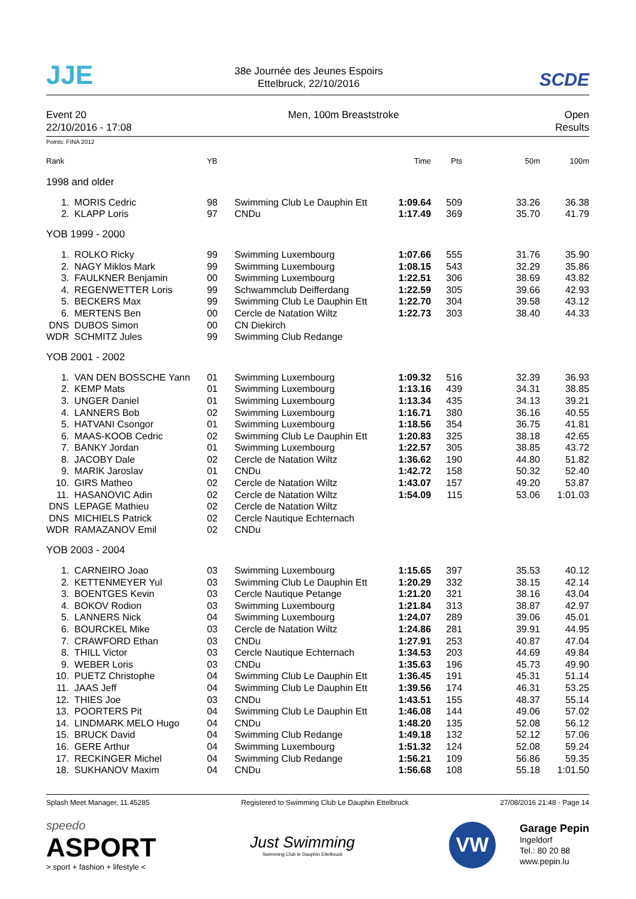JJE
38e Journée des Jeunes Espoirs
Ettelbruck, 22/10/2016
SCDE
Event 20
22/10/2016 - 17:08
Men, 100m Breaststroke Open
Results
Points: FINA 2012
| Rank | | YB | | Time | Pts | 50m | 100m |
| --- | --- | --- | --- | --- | --- | --- | --- |
| 1998 and older | | | | | | | |
| 1. | MORIS Cedric | 98 | Swimming Club Le Dauphin Ett | 1:09.64 | 509 | 33.26 | 36.38 |
| 2. | KLAPP Loris | 97 | CNDu | 1:17.49 | 369 | 35.70 | 41.79 |
| YOB 1999 - 2000 | | | | | | | |
| 1. | ROLKO Ricky | 99 | Swimming Luxembourg | 1:07.66 | 555 | 31.76 | 35.90 |
| 2. | NAGY Miklos Mark | 99 | Swimming Luxembourg | 1:08.15 | 543 | 32.29 | 35.86 |
| 3. | FAULKNER Benjamin | 00 | Swimming Luxembourg | 1:22.51 | 306 | 38.69 | 43.82 |
| 4. | REGENWETTER Loris | 99 | Schwammclub Deifferdang | 1:22.59 | 305 | 39.66 | 42.93 |
| 5. | BECKERS Max | 99 | Swimming Club Le Dauphin Ett | 1:22.70 | 304 | 39.58 | 43.12 |
| 6. | MERTENS Ben | 00 | Cercle de Natation Wiltz | 1:22.73 | 303 | 38.40 | 44.33 |
| DNS | DUBOS Simon | 00 | CN Diekirch | | | | |
| WDR | SCHMITZ Jules | 99 | Swimming Club Redange | | | | |
| YOB 2001 - 2002 | | | | | | | |
| 1. | VAN DEN BOSSCHE Yann | 01 | Swimming Luxembourg | 1:09.32 | 516 | 32.39 | 36.93 |
| 2. | KEMP Mats | 01 | Swimming Luxembourg | 1:13.16 | 439 | 34.31 | 38.85 |
| 3. | UNGER Daniel | 01 | Swimming Luxembourg | 1:13.34 | 435 | 34.13 | 39.21 |
| 4. | LANNERS Bob | 02 | Swimming Luxembourg | 1:16.71 | 380 | 36.16 | 40.55 |
| 5. | HATVANI Csongor | 01 | Swimming Luxembourg | 1:18.56 | 354 | 36.75 | 41.81 |
| 6. | MAAS-KOOB Cedric | 02 | Swimming Club Le Dauphin Ett | 1:20.83 | 325 | 38.18 | 42.65 |
| 7. | BANKY Jordan | 01 | Swimming Luxembourg | 1:22.57 | 305 | 38.85 | 43.72 |
| 8. | JACOBY Dale | 02 | Cercle de Natation Wiltz | 1:36.62 | 190 | 44.80 | 51.82 |
| 9. | MARIK Jaroslav | 01 | CNDu | 1:42.72 | 158 | 50.32 | 52.40 |
| 10. | GIRS Matheo | 02 | Cercle de Natation Wiltz | 1:43.07 | 157 | 49.20 | 53.87 |
| 11. | HASANOVIC Adin | 02 | Cercle de Natation Wiltz | 1:54.09 | 115 | 53.06 | 1:01.03 |
| DNS | LEPAGE Mathieu | 02 | Cercle de Natation Wiltz | | | | |
| DNS | MICHIELS Patrick | 02 | Cercle Nautique Echternach | | | | |
| WDR | RAMAZANOV Emil | 02 | CNDu | | | | |
| YOB 2003 - 2004 | | | | | | | |
| 1. | CARNEIRO Joao | 03 | Swimming Luxembourg | 1:15.65 | 397 | 35.53 | 40.12 |
| 2. | KETTENMEYER Yul | 03 | Swimming Club Le Dauphin Ett | 1:20.29 | 332 | 38.15 | 42.14 |
| 3. | BOENTGES Kevin | 03 | Cercle Nautique Petange | 1:21.20 | 321 | 38.16 | 43.04 |
| 4. | BOKOV Rodion | 03 | Swimming Luxembourg | 1:21.84 | 313 | 38.87 | 42.97 |
| 5. | LANNERS Nick | 04 | Swimming Luxembourg | 1:24.07 | 289 | 39.06 | 45.01 |
| 6. | BOURCKEL Mike | 03 | Cercle de Natation Wiltz | 1:24.86 | 281 | 39.91 | 44.95 |
| 7. | CRAWFORD Ethan | 03 | CNDu | 1:27.91 | 253 | 40.87 | 47.04 |
| 8. | THILL Victor | 03 | Cercle Nautique Echternach | 1:34.53 | 203 | 44.69 | 49.84 |
| 9. | WEBER Loris | 03 | CNDu | 1:35.63 | 196 | 45.73 | 49.90 |
| 10. | PUETZ Christophe | 04 | Swimming Club Le Dauphin Ett | 1:36.45 | 191 | 45.31 | 51.14 |
| 11. | JAAS Jeff | 04 | Swimming Club Le Dauphin Ett | 1:39.56 | 174 | 46.31 | 53.25 |
| 12. | THIES Joe | 03 | CNDu | 1:43.51 | 155 | 48.37 | 55.14 |
| 13. | POORTERS Pit | 04 | Swimming Club Le Dauphin Ett | 1:46.08 | 144 | 49.06 | 57.02 |
| 14. | LINDMARK MELO Hugo | 04 | CNDu | 1:48.20 | 135 | 52.08 | 56.12 |
| 15. | BRUCK David | 04 | Swimming Club Redange | 1:49.18 | 132 | 52.12 | 57.06 |
| 16. | GERE Arthur | 04 | Swimming Luxembourg | 1:51.32 | 124 | 52.08 | 59.24 |
| 17. | RECKINGER Michel | 04 | Swimming Club Redange | 1:56.21 | 109 | 56.86 | 59.35 |
| 18. | SUKHANOV Maxim | 04 | CNDu | 1:56.68 | 108 | 55.18 | 1:01.50 |
Splash Meet Manager, 11.45285 Registered to Swimming Club Le Dauphin Ettelbruck 27/08/2016 21:48 - Page 14
speedo
ASPORT
> sport + fashion + lifestyle <
Just Swimming
Swimming Club le Dauphin Ettelbruck
VW
Garage Pepin
Ingeldorf
Tel.: 80 20 88
www.pepin.lu